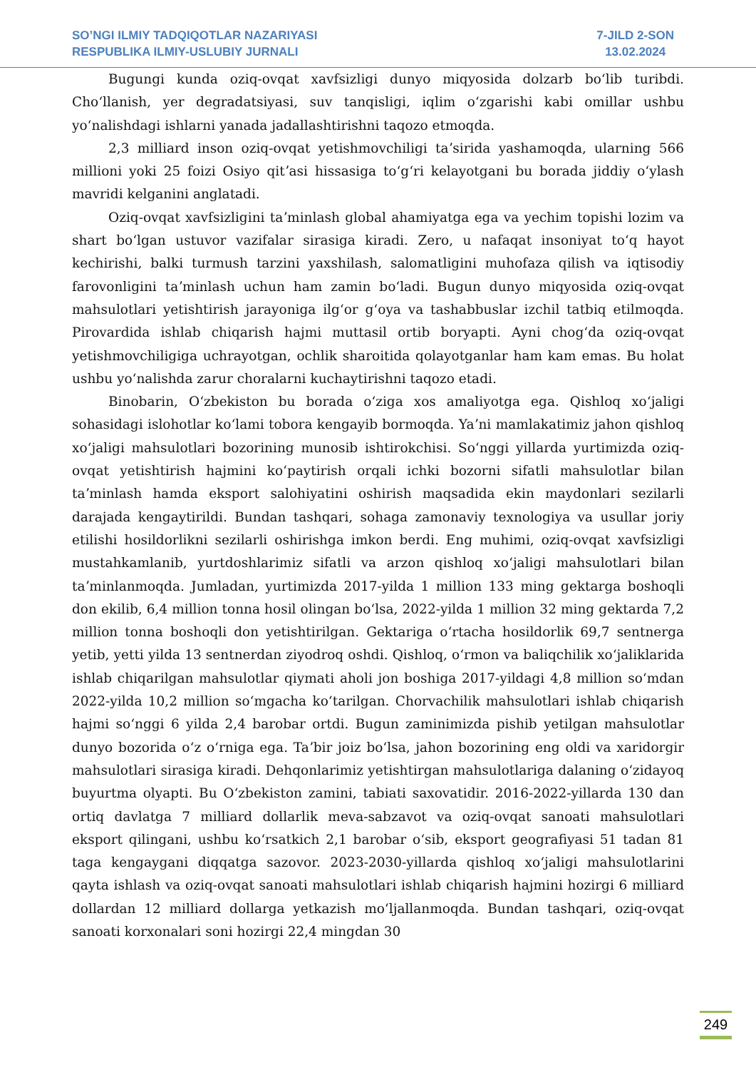SO’NGI ILMIY TADQIQOTLAR NAZARIYASI
RESPUBLIKA ILMIY-USLUBIY JURNALI
7-JILD 2-SON
13.02.2024
Bugungi kunda oziq-ovqat xavfsizligi dunyo miqyosida dolzarb boʻlib turibdi. Choʻllanish, yer degradatsiyasi, suv tanqisligi, iqlim oʻzgarishi kabi omillar ushbu yoʻnalishdagi ishlarni yanada jadallashtirishni taqozo etmoqda.
2,3 milliard inson oziq-ovqat yetishmovchiligi taʼsirida yashamoqda, ularning 566 millioni yoki 25 foizi Osiyo qitʼasi hissasiga toʻgʻri kelayotgani bu borada jiddiy oʻylash mavridi kelganini anglatadi.
Oziq-ovqat xavfsizligini taʼminlash global ahamiyatga ega va yechim topishi lozim va shart boʻlgan ustuvor vazifalar sirasiga kiradi. Zero, u nafaqat insoniyat toʻq hayot kechirishi, balki turmush tarzini yaxshilash, salomatligini muhofaza qilish va iqtisodiy farovonligini taʼminlash uchun ham zamin boʻladi. Bugun dunyo miqyosida oziq-ovqat mahsulotlari yetishtirish jarayoniga ilgʻor gʻoya va tashabbuslar izchil tatbiq etilmoqda. Pirovardida ishlab chiqarish hajmi muttasil ortib boryapti. Ayni chogʻda oziq-ovqat yetishmovchiligiga uchrayotgan, ochlik sharoitida qolayotganlar ham kam emas. Bu holat ushbu yoʻnalishda zarur choralarni kuchaytirishni taqozo etadi.
Binobarin, Oʻzbekiston bu borada oʻziga xos amaliyotga ega. Qishloq xoʻjaligi sohasidagi islohotlar koʻlami tobora kengayib bormoqda. Yaʼni mamlakatimiz jahon qishloq xoʻjaligi mahsulotlari bozorining munosib ishtirokchisi. Soʻnggi yillarda yurtimizda oziq-ovqat yetishtirish hajmini koʻpaytirish orqali ichki bozorni sifatli mahsulotlar bilan taʼminlash hamda eksport salohiyatini oshirish maqsadida ekin maydonlari sezilarli darajada kengaytirildi. Bundan tashqari, sohaga zamonaviy texnologiya va usullar joriy etilishi hosildorlikni sezilarli oshirishga imkon berdi. Eng muhimi, oziq-ovqat xavfsizligi mustahkamlanib, yurtdoshlarimiz sifatli va arzon qishloq xoʻjaligi mahsulotlari bilan taʼminlanmoqda. Jumladan, yurtimizda 2017-yilda 1 million 133 ming gektarga boshoqli don ekilib, 6,4 million tonna hosil olingan boʻlsa, 2022-yilda 1 million 32 ming gektarda 7,2 million tonna boshoqli don yetishtirilgan. Gektariga oʻrtacha hosildorlik 69,7 sentnerga yetib, yetti yilda 13 sentnerdan ziyodroq oshdi. Qishloq, oʻrmon va baliqchilik xoʻjaliklarida ishlab chiqarilgan mahsulotlar qiymati aholi jon boshiga 2017-yildagi 4,8 million soʻmdan 2022-yilda 10,2 million soʻmgacha koʻtarilgan. Chorvachilik mahsulotlari ishlab chiqarish hajmi soʻnggi 6 yilda 2,4 barobar ortdi. Bugun zaminimizda pishib yetilgan mahsulotlar dunyo bozorida oʻz oʻrniga ega. Taʼbir joiz boʻlsa, jahon bozorining eng oldi va xaridorgir mahsulotlari sirasiga kiradi. Dehqonlarimiz yetishtirgan mahsulotlariga dalaning oʻzidayoq buyurtma olyapti. Bu Oʻzbekiston zamini, tabiati saxovatidir. 2016-2022-yillarda 130 dan ortiq davlatga 7 milliard dollarlik meva-sabzavot va oziq-ovqat sanoati mahsulotlari eksport qilingani, ushbu koʻrsatkich 2,1 barobar oʻsib, eksport geografiyasi 51 tadan 81 taga kengaygani diqqatga sazovor. 2023-2030-yillarda qishloq xoʻjaligi mahsulotlarini qayta ishlash va oziq-ovqat sanoati mahsulotlari ishlab chiqarish hajmini hozirgi 6 milliard dollardan 12 milliard dollarga yetkazish moʻljallanmoqda. Bundan tashqari, oziq-ovqat sanoati korxonalari soni hozirgi 22,4 mingdan 30
249